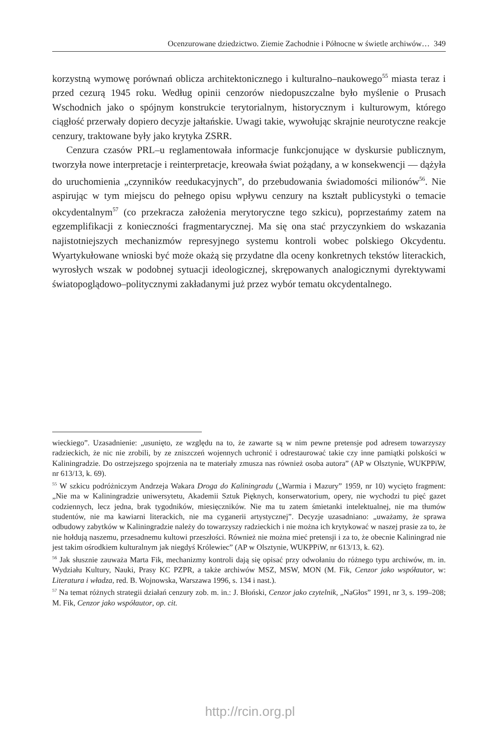Ocenzurowane dziedzictwo. Ziemie Zachodnie i Północne w świetle archiwów… 349
korzystną wymowę porównań oblicza architektonicznego i kulturalno–naukowego<sup>55</sup> miasta teraz i przed cezurą 1945 roku. Według opinii cenzorów niedopuszczalne było myślenie o Prusach Wschodnich jako o spójnym konstrukcie terytorialnym, historycznym i kulturowym, którego ciągłość przerwały dopiero decyzje jałtańskie. Uwagi takie, wywołując skrajnie neurotyczne reakcje cenzury, traktowane były jako krytyka ZSRR.
Cenzura czasów PRL–u reglamentowała informacje funkcjonujące w dyskursie publicznym, tworzyła nowe interpretacje i reinterpretacje, kreowała świat pożądany, a w konsekwencji — dążyła do uruchomienia „czynników reedukacyjnych”, do przebudowania świadomości milionów<sup>56</sup>. Nie aspirując w tym miejscu do pełnego opisu wpływu cenzury na kształt publicystyki o temacie okcydentalnym<sup>57</sup> (co przekracza założenia merytoryczne tego szkicu), poprzestańmy zatem na egzemplifikacji z konieczności fragmentarycznej. Ma się ona stać przyczynkiem do wskazania najistotniejszych mechanizmów represyjnego systemu kontroli wobec polskiego Okcydentu. Wyartykułowane wnioski być może okażą się przydatne dla oceny konkretnych tekstów literackich, wyrosłych wszak w podobnej sytuacji ideologicznej, skrępowanych analogicznymi dyrektywami światopoglądowo–politycznymi zakładanymi już przez wybór tematu okcydentalnego.
wieckiego”. Uzasadnienie: „usunięto, ze względu na to, że zawarte są w nim pewne pretensje pod adresem towarzyszy radzieckich, że nic nie zrobili, by ze zniszczeń wojennych uchronić i odrestaurować takie czy inne pamiątki polskości w Kaliningradzie. Do ostrzejszego spojrzenia na te materiały zmusza nas również osoba autora” (AP w Olsztynie, WUKPPiW, nr 613/13, k. 69).
<sup>55</sup> W szkicu podróżniczym Andrzeja Wakara Droga do Kaliningradu („Warmia i Mazury” 1959, nr 10) wycięto fragment: „Nie ma w Kaliningradzie uniwersytetu, Akademii Sztuk Pięknych, konserwatorium, opery, nie wychodzi tu pięć gazet codziennych, lecz jedna, brak tygodników, miesięczników. Nie ma tu zatem śmietanki intelektualnej, nie ma tłumów studentów, nie ma kawiarni literackich, nie ma cyganerii artystycznej”. Decyzje uzasadniano: „uważamy, że sprawa odbudowy zabytków w Kaliningradzie należy do towarzyszy radzieckich i nie można ich krytykować w naszej prasie za to, że nie hołdują naszemu, przesadnemu kultowi przeszłości. Również nie można mieć pretensji i za to, że obecnie Kaliningrad nie jest takim ośrodkiem kulturalnym jak niegdyś Królewiec” (AP w Olsztynie, WUKPPiW, nr 613/13, k. 62).
<sup>56</sup> Jak słusznie zauważa Marta Fik, mechanizmy kontroli dają się opisać przy odwołaniu do różnego typu archiwów, m. in. Wydziału Kultury, Nauki, Prasy KC PZPR, a także archiwów MSZ, MSW, MON (M. Fik, Cenzor jako współautor, w: Literatura i władza, red. B. Wojnowska, Warszawa 1996, s. 134 i nast.).
<sup>57</sup> Na temat różnych strategii działań cenzury zob. m. in.: J. Błoński, Cenzor jako czytelnik, „NaGłos” 1991, nr 3, s. 199–208; M. Fik, Cenzor jako współautor, op. cit.
http://rcin.org.pl